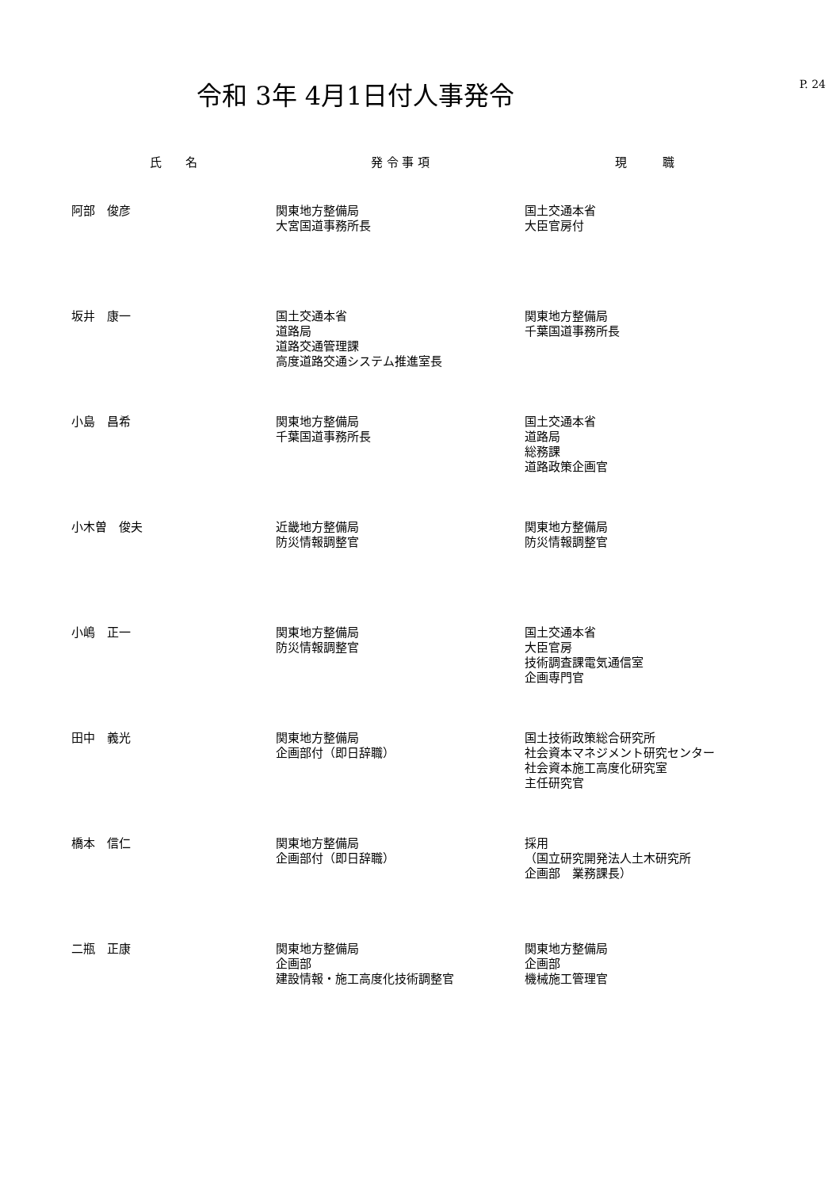令和 3年 4月1日付人事発令
P. 24
| 氏 名 | 発 令 事 項 | 現 職 |
| --- | --- | --- |
| 阿部 俊彦 | 関東地方整備局 大宮国道事務所長 | 国土交通本省 大臣官房付 |
| 坂井 康一 | 国土交通本省 道路局 道路交通管理課 高度道路交通システム推進室長 | 関東地方整備局 千葉国道事務所長 |
| 小島 昌希 | 関東地方整備局 千葉国道事務所長 | 国土交通本省 道路局 総務課 道路政策企画官 |
| 小木曽 俊夫 | 近畿地方整備局 防災情報調整官 | 関東地方整備局 防災情報調整官 |
| 小嶋 正一 | 関東地方整備局 防災情報調整官 | 国土交通本省 大臣官房 技術調査課電気通信室 企画専門官 |
| 田中 義光 | 関東地方整備局 企画部付（即日辞職） | 国土技術政策総合研究所 社会資本マネジメント研究センター 社会資本施工高度化研究室 主任研究官 |
| 橋本 信仁 | 関東地方整備局 企画部付（即日辞職） | 採用 （国立研究開発法人土木研究所 企画部 業務課長） |
| 二瓶 正康 | 関東地方整備局 企画部 建設情報・施工高度化技術調整官 | 関東地方整備局 企画部 機械施工管理官 |